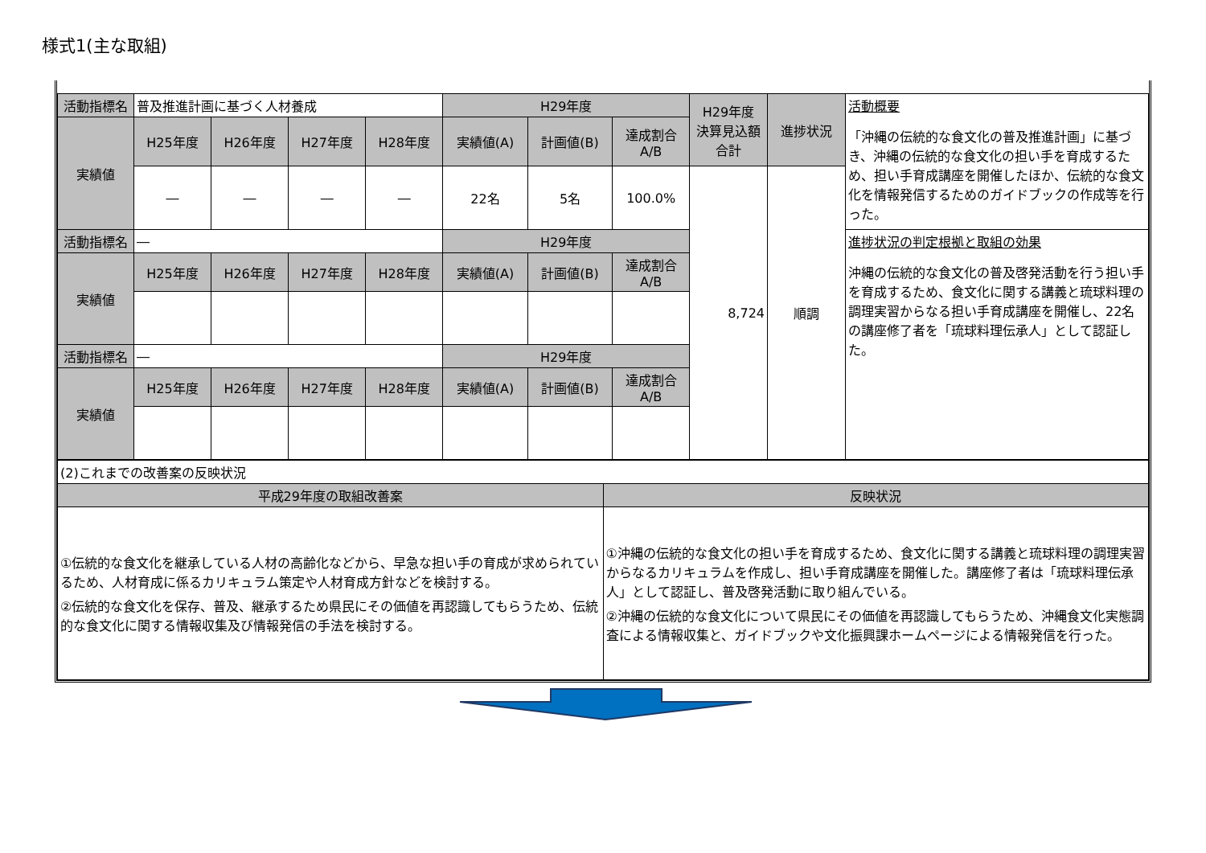様式1(主な取組)
| 活動指標名 | 普及推進計画に基づく人材養成 | | | | H29年度 | | | H29年度 決算見込額 合計 | 進捗状況 | 活動概要 「沖縄の伝統的な食文化の普及推進計画」に基づき、沖縄の伝統的な食文化の担い手を育成するため、担い手育成講座を開催したほか、伝統的な食文化を情報発信するためのガイドブックの作成等を行った。 |
| 実績値 | H25年度 | H26年度 | H27年度 | H28年度 | 実績値(A) | 計画値(B) | 達成割合 A/B | | | |
| | ― | ― | ― | ― | 22名 | 5名 | 100.0% | 8,724 | 順調 | |
| 活動指標名 | ― | | | | H29年度 | | | | | 進捗状況の判定根拠と取組の効果 沖縄の伝統的な食文化の普及啓発活動を行う担い手を育成するため、食文化に関する講義と琉球料理の調理実習からなる担い手育成講座を開催し、22名の講座修了者を「琉球料理伝承人」として認証した。 |
| 実績値 | H25年度 | H26年度 | H27年度 | H28年度 | 実績値(A) | 計画値(B) | 達成割合 A/B | | | |
| 活動指標名 | ― | | | | H29年度 | | | | | |
| 実績値 | H25年度 | H26年度 | H27年度 | H28年度 | 実績値(A) | 計画値(B) | 達成割合 A/B | | | |
| (2)これまでの改善案の反映状況 | |
| 平成29年度の取組改善案 | 反映状況 |
| ①伝統的な食文化を継承している人材の高齢化などから、早急な担い手の育成が求められているため、人材育成に係るカリキュラム策定や人材育成方針などを検討する。 ②伝統的な食文化を保存、普及、継承するため県民にその価値を再認識してもらうため、伝統的な食文化に関する情報収集及び情報発信の手法を検討する。 | ①沖縄の伝統的な食文化の担い手を育成するため、食文化に関する講義と琉球料理の調理実習からなるカリキュラムを作成し、担い手育成講座を開催した。講座修了者は「琉球料理伝承人」として認証し、普及啓発活動に取り組んでいる。 ②沖縄の伝統的な食文化について県民にその価値を再認識してもらうため、沖縄食文化実態調査による情報収集と、ガイドブックや文化振興課ホームページによる情報発信を行った。 |